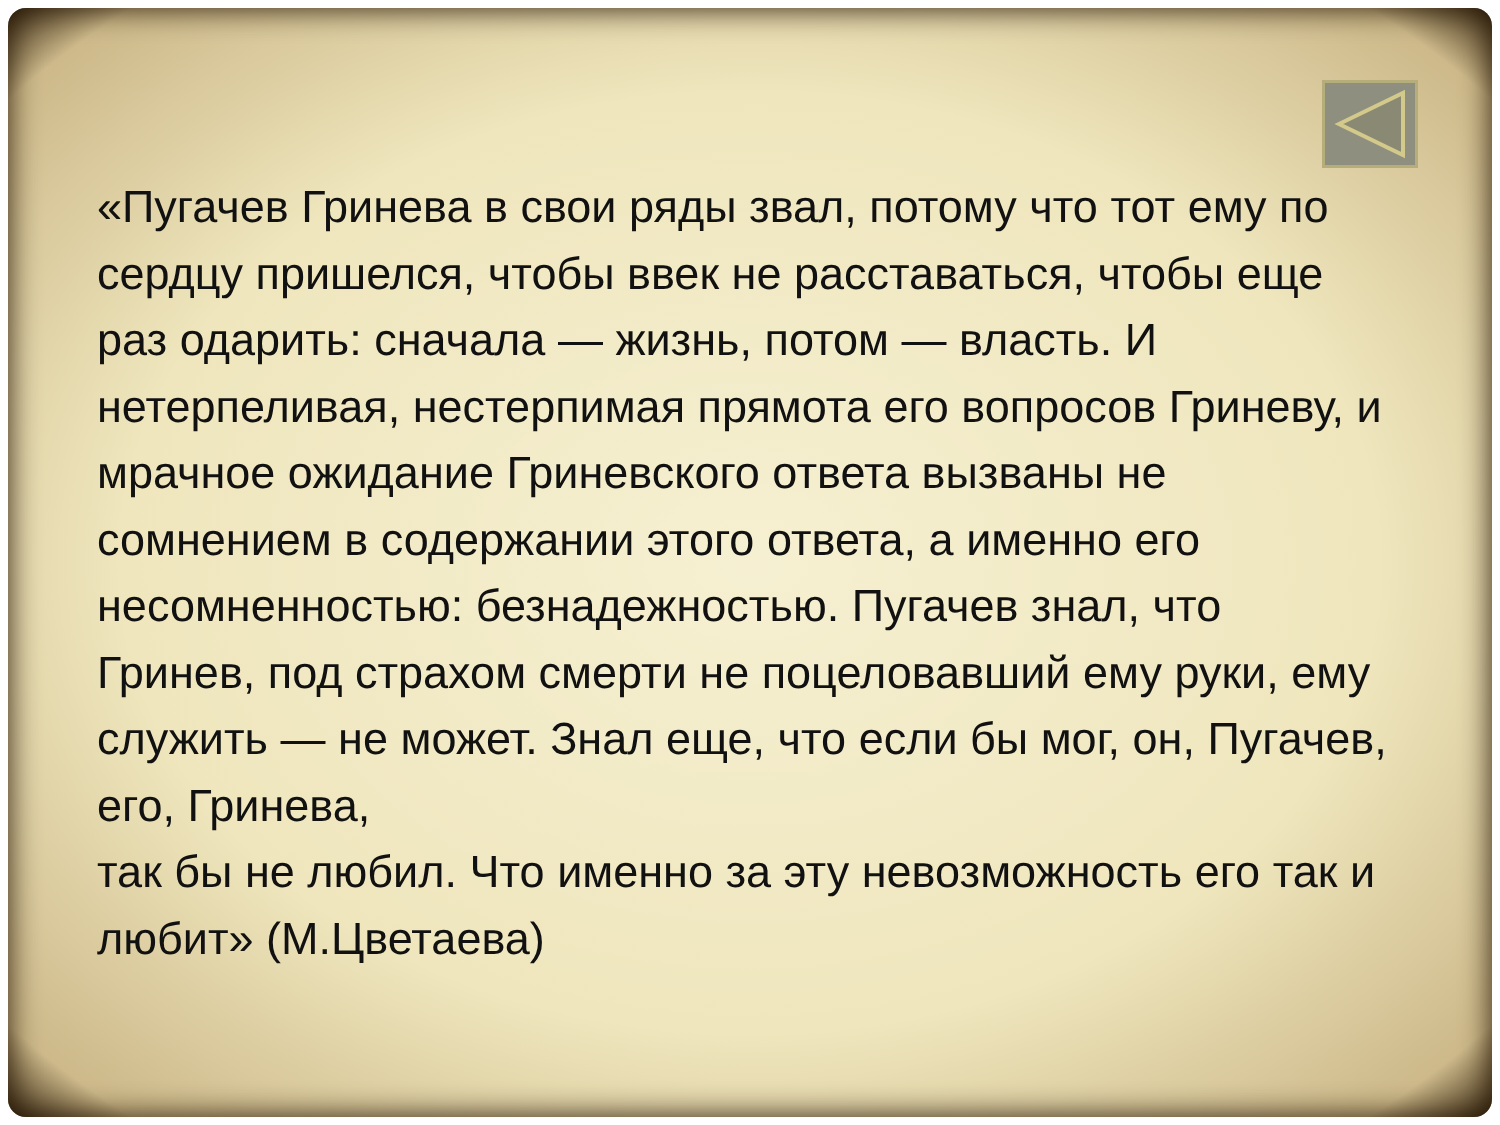«Пугачев Гринева в свои ряды звал, потому что тот ему по сердцу пришелся, чтобы ввек не расставаться, чтобы еще раз одарить: сначала — жизнь, потом — власть. И нетерпеливая, нестерпимая прямота его вопросов Гриневу, и мрачное ожидание Гриневского ответа вызваны не сомнением в содержании этого ответа, а именно его несомненностью: безнадежностью. Пугачев знал, что Гринев, под страхом смерти не поцеловавший ему руки, ему служить — не может. Знал еще, что если бы мог, он, Пугачев, его, Гринева,
так бы не любил. Что именно за эту невозможность его так и любит» (М.Цветаева)